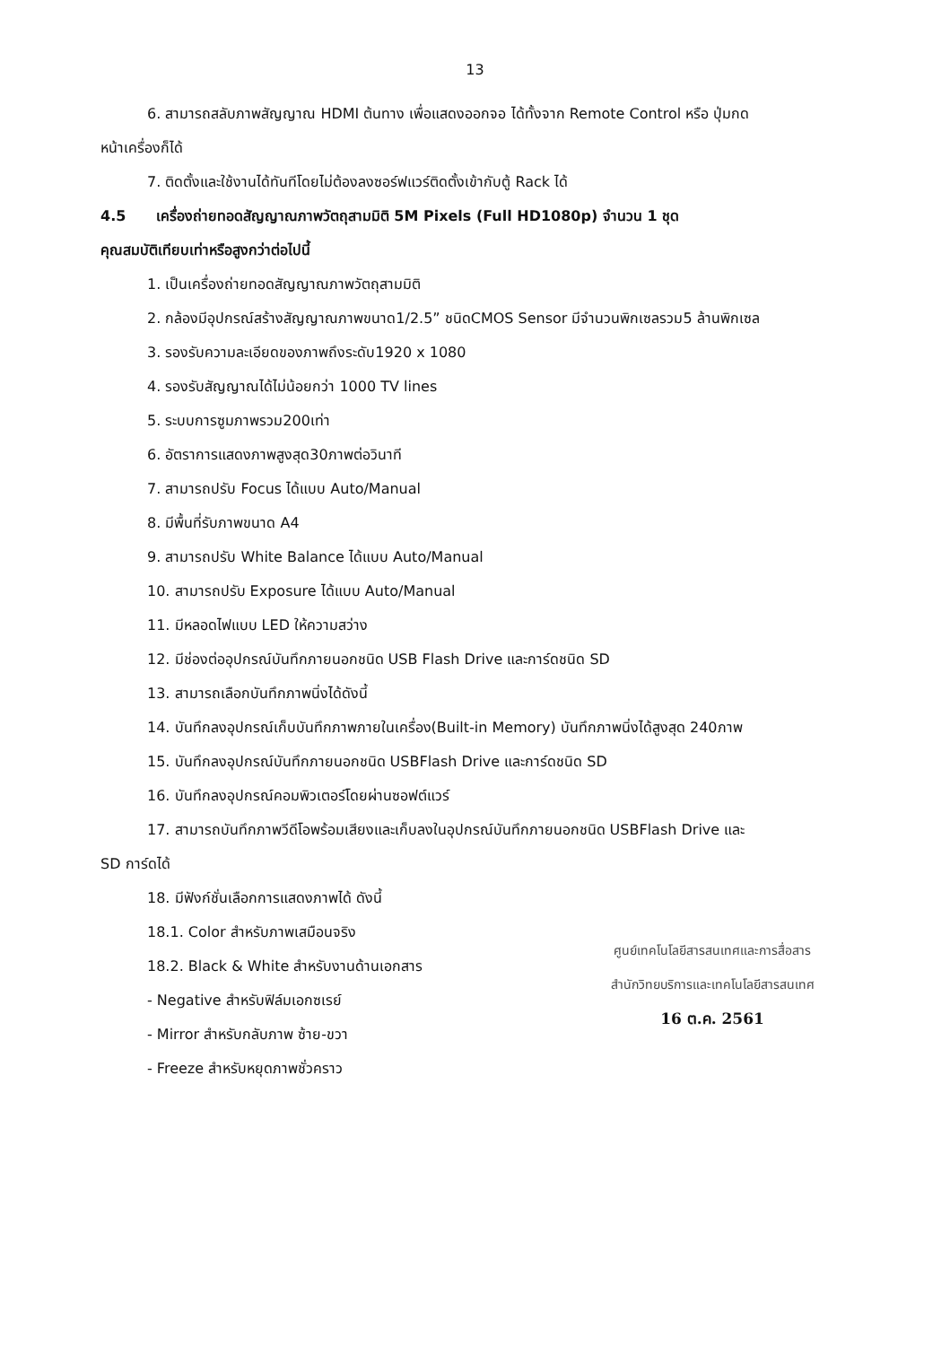13
6. สามารถสลับภาพสัญญาณ HDMI ต้นทาง เพื่อแสดงออกจอ ได้ทั้งจาก Remote Control หรือ ปุ่มกด
หน้าเครื่องก็ได้
7. ติดตั้งและใช้งานได้ทันทีโดยไม่ต้องลงซอร์ฟแวร์ติดตั้งเข้ากับตู้ Rack ได้
4.5 เครื่องถ่ายทอดสัญญาณภาพวัตถุสามมิติ 5M Pixels (Full HD1080p) จำนวน 1 ชุด
คุณสมบัติเทียบเท่าหรือสูงกว่าต่อไปนี้
1. เป็นเครื่องถ่ายทอดสัญญาณภาพวัตถุสามมิติ
2. กล้องมีอุปกรณ์สร้างสัญญาณภาพขนาด1/2.5” ชนิดCMOS Sensor มีจำนวนพิกเซลรวม5 ล้านพิกเซล
3. รองรับความละเอียดของภาพถึงระดับ1920 x 1080
4. รองรับสัญญาณได้ไม่น้อยกว่า 1000 TV lines
5. ระบบการซูมภาพรวม200เท่า
6. อัตราการแสดงภาพสูงสุด30ภาพต่อวินาที
7. สามารถปรับ Focus ได้แบบ Auto/Manual
8. มีพื้นที่รับภาพขนาด A4
9. สามารถปรับ White Balance ได้แบบ Auto/Manual
10. สามารถปรับ Exposure ได้แบบ Auto/Manual
11. มีหลอดไฟแบบ LED ให้ความสว่าง
12. มีช่องต่ออุปกรณ์บันทึกภายนอกชนิด USB Flash Drive และการ์ดชนิด SD
13. สามารถเลือกบันทึกภาพนิ่งได้ดังนี้
14. บันทึกลงอุปกรณ์เก็บบันทึกภาพภายในเครื่อง(Built-in Memory) บันทึกภาพนิ่งได้สูงสุด 240ภาพ
15. บันทึกลงอุปกรณ์บันทึกภายนอกชนิด USBFlash Drive และการ์ดชนิด SD
16. บันทึกลงอุปกรณ์คอมพิวเตอร์โดยผ่านซอฟต์แวร์
17. สามารถบันทึกภาพวีดีโอพร้อมเสียงและเก็บลงในอุปกรณ์บันทึกภายนอกชนิด USBFlash Drive และ
SD การ์ดได้
18. มีฟังก์ชั่นเลือกการแสดงภาพได้ ดังนี้
18.1. Color สำหรับภาพเสมือนจริง
18.2. Black & White สำหรับงานด้านเอกสาร
- Negative สำหรับฟิล์มเอกซเรย์
- Mirror สำหรับกลับภาพ ซ้าย-ขวา
- Freeze สำหรับหยุดภาพชั่วคราว
ศูนย์เทคโนโลยีสารสนเทศและการสื่อสาร
สำนักวิทยบริการและเทคโนโลยีสารสนเทศ
16 ต.ค. 2561